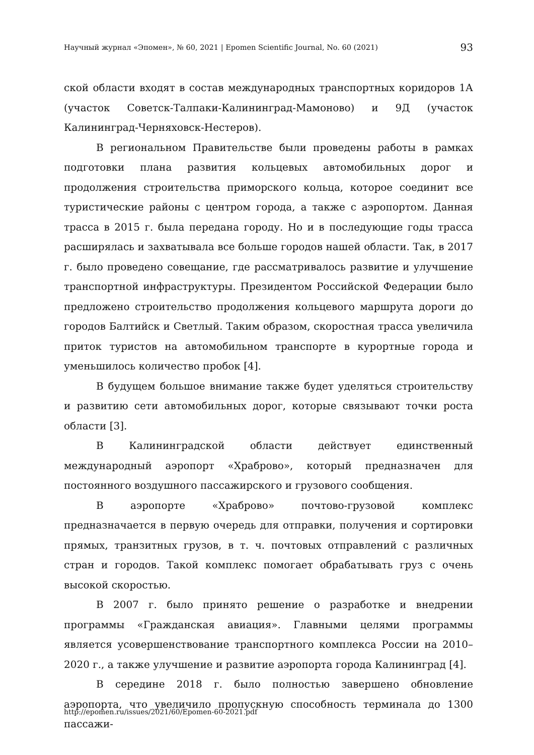Научный журнал «Эпомен», № 60, 2021 | Epomen Scientific Journal, No. 60 (2021) 93
ской области входят в состав международных транспортных коридоров 1А (участок Советск-Талпаки-Калининград-Мамоново) и 9Д (участок Калининград-Черняховск-Нестеров).
В региональном Правительстве были проведены работы в рамках подготовки плана развития кольцевых автомобильных дорог и продолжения строительства приморского кольца, которое соединит все туристические районы с центром города, а также с аэропортом. Данная трасса в 2015 г. была передана городу. Но и в последующие годы трасса расширялась и захватывала все больше городов нашей области. Так, в 2017 г. было проведено совещание, где рассматривалось развитие и улучшение транспортной инфраструктуры. Президентом Российской Федерации было предложено строительство продолжения кольцевого маршрута дороги до городов Балтийск и Светлый. Таким образом, скоростная трасса увеличила приток туристов на автомобильном транспорте в курортные города и уменьшилось количество пробок [4].
В будущем большое внимание также будет уделяться строительству и развитию сети автомобильных дорог, которые связывают точки роста области [3].
В Калининградской области действует единственный международный аэропорт «Храброво», который предназначен для постоянного воздушного пассажирского и грузового сообщения.
В аэропорте «Храброво» почтово-грузовой комплекс предназначается в первую очередь для отправки, получения и сортировки прямых, транзитных грузов, в т. ч. почтовых отправлений с различных стран и городов. Такой комплекс помогает обрабатывать груз с очень высокой скоростью.
В 2007 г. было принято решение о разработке и внедрении программы «Гражданская авиация». Главными целями программы является усовершенствование транспортного комплекса России на 2010–2020 г., а также улучшение и развитие аэропорта города Калининград [4].
В середине 2018 г. было полностью завершено обновление аэропорта, что увеличило пропускную способность терминала до 1300 пассажи-
http://epomen.ru/issues/2021/60/Epomen-60-2021.pdf